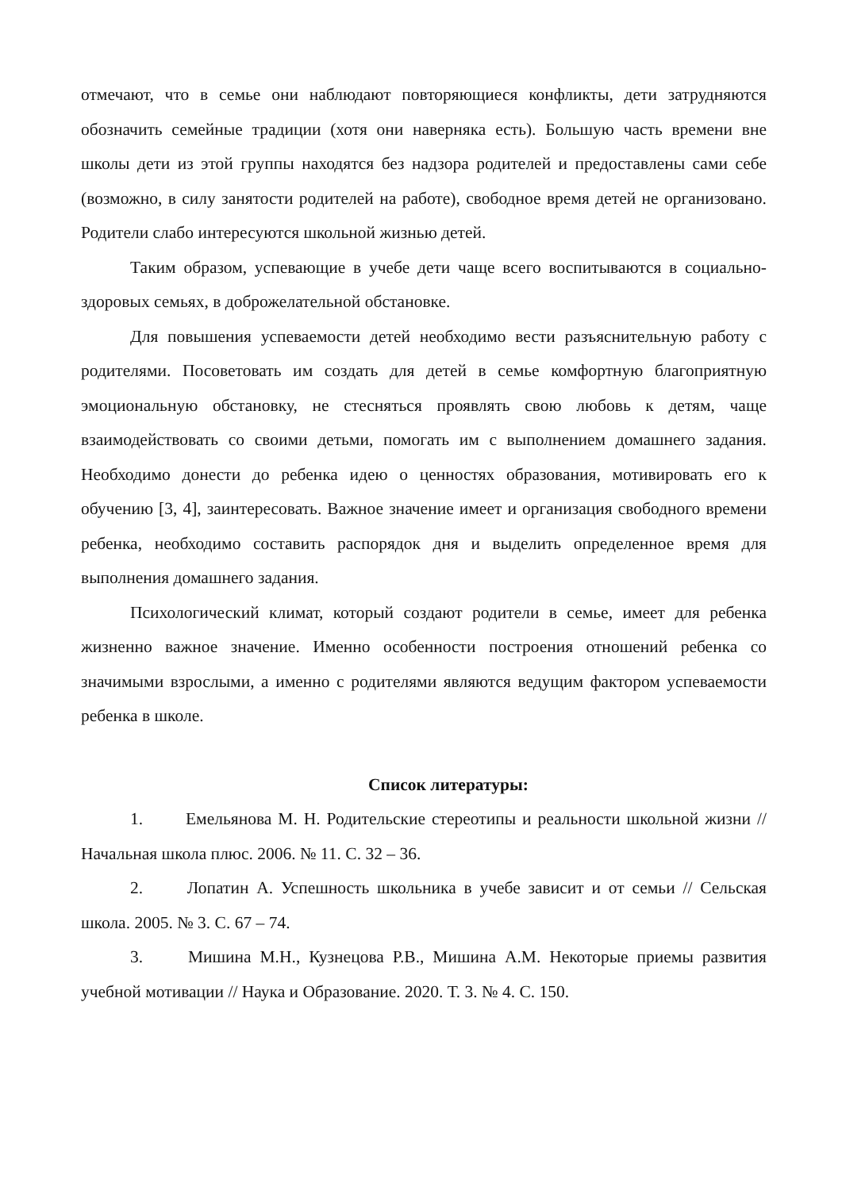отмечают, что в семье они наблюдают повторяющиеся конфликты, дети затрудняются обозначить семейные традиции (хотя они наверняка есть). Большую часть времени вне школы дети из этой группы находятся без надзора родителей и предоставлены сами себе (возможно, в силу занятости родителей на работе), свободное время детей не организовано. Родители слабо интересуются школьной жизнью детей.
Таким образом, успевающие в учебе дети чаще всего воспитываются в социально-здоровых семьях, в доброжелательной обстановке.
Для повышения успеваемости детей необходимо вести разъяснительную работу с родителями. Посоветовать им создать для детей в семье комфортную благоприятную эмоциональную обстановку, не стесняться проявлять свою любовь к детям, чаще взаимодействовать со своими детьми, помогать им с выполнением домашнего задания. Необходимо донести до ребенка идею о ценностях образования, мотивировать его к обучению [3, 4], заинтересовать. Важное значение имеет и организация свободного времени ребенка, необходимо составить распорядок дня и выделить определенное время для выполнения домашнего задания.
Психологический климат, который создают родители в семье, имеет для ребенка жизненно важное значение. Именно особенности построения отношений ребенка со значимыми взрослыми, а именно с родителями являются ведущим фактором успеваемости ребенка в школе.
Список литературы:
1. Емельянова М. Н. Родительские стереотипы и реальности школьной жизни // Начальная школа плюс. 2006. № 11. С. 32 – 36.
2. Лопатин А. Успешность школьника в учебе зависит и от семьи // Сельская школа. 2005. № 3. С. 67 – 74.
3. Мишина М.Н., Кузнецова Р.В., Мишина А.М. Некоторые приемы развития учебной мотивации // Наука и Образование. 2020. Т. 3. № 4. С. 150.